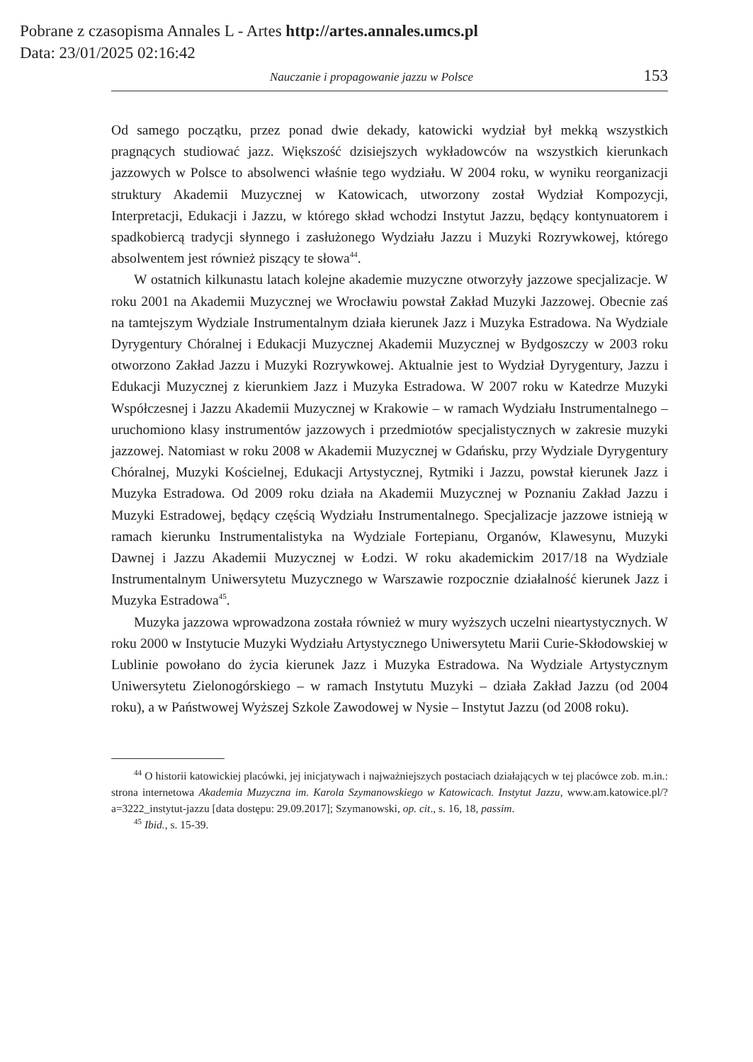Pobrane z czasopisma Annales L - Artes http://artes.annales.umcs.pl
Data: 23/01/2025 02:16:42
Nauczanie i propagowanie jazzu w Polsce 153
Od samego początku, przez ponad dwie dekady, katowicki wydział był mekką wszystkich pragnących studiować jazz. Większość dzisiejszych wykładowców na wszystkich kierunkach jazzowych w Polsce to absolwenci właśnie tego wydziału. W 2004 roku, w wyniku reorganizacji struktury Akademii Muzycznej w Katowicach, utworzony został Wydział Kompozycji, Interpretacji, Edukacji i Jazzu, w którego skład wchodzi Instytut Jazzu, będący kontynuatorem i spadkobiercą tradycji słynnego i zasłużonego Wydziału Jazzu i Muzyki Rozrywkowej, którego absolwentem jest również piszący te słowa<sup>44</sup>.
W ostatnich kilkunastu latach kolejne akademie muzyczne otworzyły jazzowe specjalizacje. W roku 2001 na Akademii Muzycznej we Wrocławiu powstał Zakład Muzyki Jazzowej. Obecnie zaś na tamtejszym Wydziale Instrumentalnym działa kierunek Jazz i Muzyka Estradowa. Na Wydziale Dyrygentury Chóralnej i Edukacji Muzycznej Akademii Muzycznej w Bydgoszczy w 2003 roku otworzono Zakład Jazzu i Muzyki Rozrywkowej. Aktualnie jest to Wydział Dyrygentury, Jazzu i Edukacji Muzycznej z kierunkiem Jazz i Muzyka Estradowa. W 2007 roku w Katedrze Muzyki Współczesnej i Jazzu Akademii Muzycznej w Krakowie – w ramach Wydziału Instrumentalnego – uruchomiono klasy instrumentów jazzowych i przedmiotów specjalistycznych w zakresie muzyki jazzowej. Natomiast w roku 2008 w Akademii Muzycznej w Gdańsku, przy Wydziale Dyrygentury Chóralnej, Muzyki Kościelnej, Edukacji Artystycznej, Rytmiki i Jazzu, powstał kierunek Jazz i Muzyka Estradowa. Od 2009 roku działa na Akademii Muzycznej w Poznaniu Zakład Jazzu i Muzyki Estradowej, będący częścią Wydziału Instrumentalnego. Specjalizacje jazzowe istnieją w ramach kierunku Instrumentalistyka na Wydziale Fortepianu, Organów, Klawesynu, Muzyki Dawnej i Jazzu Akademii Muzycznej w Łodzi. W roku akademickim 2017/18 na Wydziale Instrumentalnym Uniwersytetu Muzycznego w Warszawie rozpocznie działalność kierunek Jazz i Muzyka Estradowa<sup>45</sup>.
Muzyka jazzowa wprowadzona została również w mury wyższych uczelni nieartystycznych. W roku 2000 w Instytucie Muzyki Wydziału Artystycznego Uniwersytetu Marii Curie-Skłodowskiej w Lublinie powołano do życia kierunek Jazz i Muzyka Estradowa. Na Wydziale Artystycznym Uniwersytetu Zielonogórskiego – w ramach Instytutu Muzyki – działa Zakład Jazzu (od 2004 roku), a w Państwowej Wyższej Szkole Zawodowej w Nysie – Instytut Jazzu (od 2008 roku).
<sup>44</sup> O historii katowickiej placówki, jej inicjatywach i najważniejszych postaciach działających w tej placówce zob. m.in.: strona internetowa Akademia Muzyczna im. Karola Szymanowskiego w Katowicach. Instytut Jazzu, www.am.katowice.pl/?a=3222_instytut-jazzu [data dostępu: 29.09.2017]; Szymanowski, op. cit., s. 16, 18, passim.
<sup>45</sup> Ibid., s. 15-39.